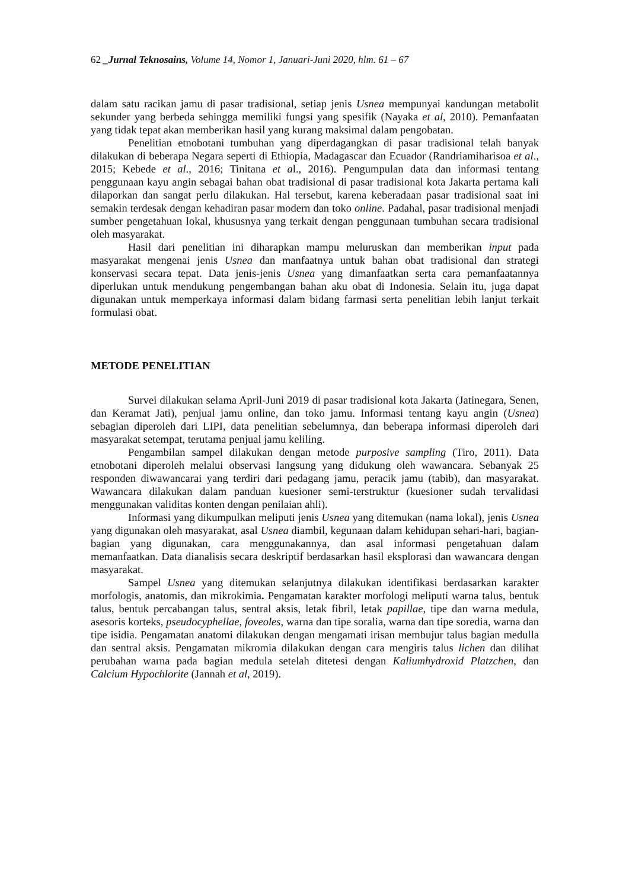62 _Jurnal Teknosains, Volume 14, Nomor 1, Januari-Juni 2020, hlm. 61 – 67
dalam satu racikan jamu di pasar tradisional, setiap jenis Usnea mempunyai kandungan metabolit sekunder yang berbeda sehingga memiliki fungsi yang spesifik (Nayaka et al, 2010). Pemanfaatan yang tidak tepat akan memberikan hasil yang kurang maksimal dalam pengobatan.
Penelitian etnobotani tumbuhan yang diperdagangkan di pasar tradisional telah banyak dilakukan di beberapa Negara seperti di Ethiopia, Madagascar dan Ecuador (Randriamiharisoa et al., 2015; Kebede et al., 2016; Tinitana et al., 2016). Pengumpulan data dan informasi tentang penggunaan kayu angin sebagai bahan obat tradisional di pasar tradisional kota Jakarta pertama kali dilaporkan dan sangat perlu dilakukan. Hal tersebut, karena keberadaan pasar tradisional saat ini semakin terdesak dengan kehadiran pasar modern dan toko online. Padahal, pasar tradisional menjadi sumber pengetahuan lokal, khususnya yang terkait dengan penggunaan tumbuhan secara tradisional oleh masyarakat.
Hasil dari penelitian ini diharapkan mampu meluruskan dan memberikan input pada masyarakat mengenai jenis Usnea dan manfaatnya untuk bahan obat tradisional dan strategi konservasi secara tepat. Data jenis-jenis Usnea yang dimanfaatkan serta cara pemanfaatannya diperlukan untuk mendukung pengembangan bahan aku obat di Indonesia. Selain itu, juga dapat digunakan untuk memperkaya informasi dalam bidang farmasi serta penelitian lebih lanjut terkait formulasi obat.
METODE PENELITIAN
Survei dilakukan selama April-Juni 2019 di pasar tradisional kota Jakarta (Jatinegara, Senen, dan Keramat Jati), penjual jamu online, dan toko jamu. Informasi tentang kayu angin (Usnea) sebagian diperoleh dari LIPI, data penelitian sebelumnya, dan beberapa informasi diperoleh dari masyarakat setempat, terutama penjual jamu keliling.
Pengambilan sampel dilakukan dengan metode purposive sampling (Tiro, 2011). Data etnobotani diperoleh melalui observasi langsung yang didukung oleh wawancara. Sebanyak 25 responden diwawancarai yang terdiri dari pedagang jamu, peracik jamu (tabib), dan masyarakat. Wawancara dilakukan dalam panduan kuesioner semi-terstruktur (kuesioner sudah tervalidasi menggunakan validitas konten dengan penilaian ahli).
Informasi yang dikumpulkan meliputi jenis Usnea yang ditemukan (nama lokal), jenis Usnea yang digunakan oleh masyarakat, asal Usnea diambil, kegunaan dalam kehidupan sehari-hari, bagian-bagian yang digunakan, cara menggunakannya, dan asal informasi pengetahuan dalam memanfaatkan. Data dianalisis secara deskriptif berdasarkan hasil eksplorasi dan wawancara dengan masyarakat.
Sampel Usnea yang ditemukan selanjutnya dilakukan identifikasi berdasarkan karakter morfologis, anatomis, dan mikrokimia. Pengamatan karakter morfologi meliputi warna talus, bentuk talus, bentuk percabangan talus, sentral aksis, letak fibril, letak papillae, tipe dan warna medula, asesoris korteks, pseudocyphellae, foveoles, warna dan tipe soralia, warna dan tipe soredia, warna dan tipe isidia. Pengamatan anatomi dilakukan dengan mengamati irisan membujur talus bagian medulla dan sentral aksis. Pengamatan mikromia dilakukan dengan cara mengiris talus lichen dan dilihat perubahan warna pada bagian medula setelah ditetesi dengan Kaliumhydroxid Platzchen, dan Calcium Hypochlorite (Jannah et al, 2019).